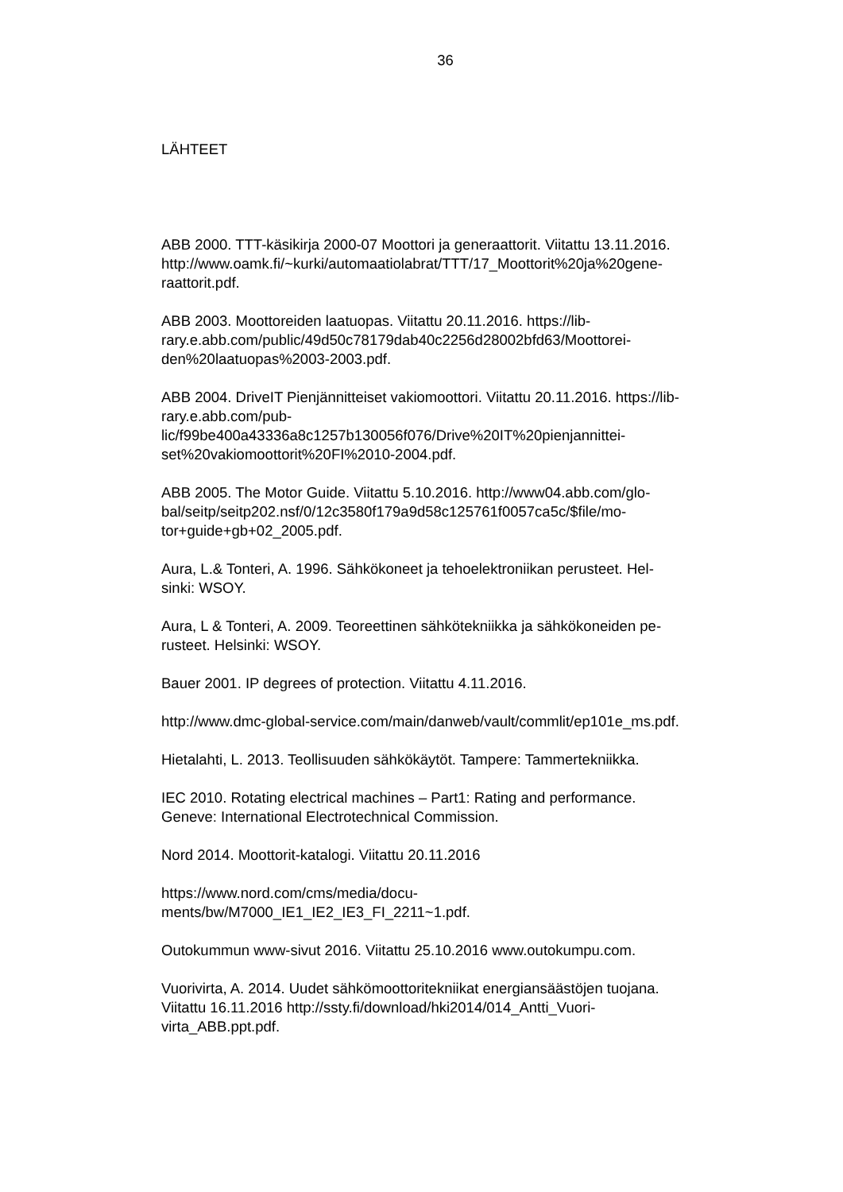36
LÄHTEET
ABB 2000. TTT-käsikirja 2000-07 Moottori ja generaattorit. Viitattu 13.11.2016.
http://www.oamk.fi/~kurki/automaatiolabrat/TTT/17_Moottorit%20ja%20gene-
raattorit.pdf.
ABB 2003. Moottoreiden laatuopas. Viitattu 20.11.2016. https://lib-
rary.e.abb.com/public/49d50c78179dab40c2256d28002bfd63/Moottorei-
den%20laatuopas%2003-2003.pdf.
ABB 2004. DriveIT Pienjännitteiset vakiomoottori. Viitattu 20.11.2016. https://lib-
rary.e.abb.com/pub-
lic/f99be400a43336a8c1257b130056f076/Drive%20IT%20pienjannittei-
set%20vakiomoottorit%20FI%2010-2004.pdf.
ABB 2005. The Motor Guide. Viitattu 5.10.2016. http://www04.abb.com/glo-
bal/seitp/seitp202.nsf/0/12c3580f179a9d58c125761f0057ca5c/$file/mo-
tor+guide+gb+02_2005.pdf.
Aura, L.& Tonteri, A. 1996. Sähkökoneet ja tehoelektroniikan perusteet. Hel-
sinki: WSOY.
Aura, L & Tonteri, A. 2009. Teoreettinen sähkötekniikka ja sähkökoneiden pe-
rusteet. Helsinki: WSOY.
Bauer 2001. IP degrees of protection. Viitattu 4.11.2016.
http://www.dmc-global-service.com/main/danweb/vault/commlit/ep101e_ms.pdf.
Hietalahti, L. 2013. Teollisuuden sähkökäytöt. Tampere: Tammertekniikka.
IEC 2010. Rotating electrical machines – Part1: Rating and performance.
Geneve: International Electrotechnical Commission.
Nord 2014. Moottorit-katalogi. Viitattu 20.11.2016
https://www.nord.com/cms/media/docu-
ments/bw/M7000_IE1_IE2_IE3_FI_2211~1.pdf.
Outokummun www-sivut 2016. Viitattu 25.10.2016 www.outokumpu.com.
Vuorivirta, A. 2014. Uudet sähkömoottoritekniikat energiansäästöjen tuojana.
Viitattu 16.11.2016 http://ssty.fi/download/hki2014/014_Antti_Vuori-
virta_ABB.ppt.pdf.